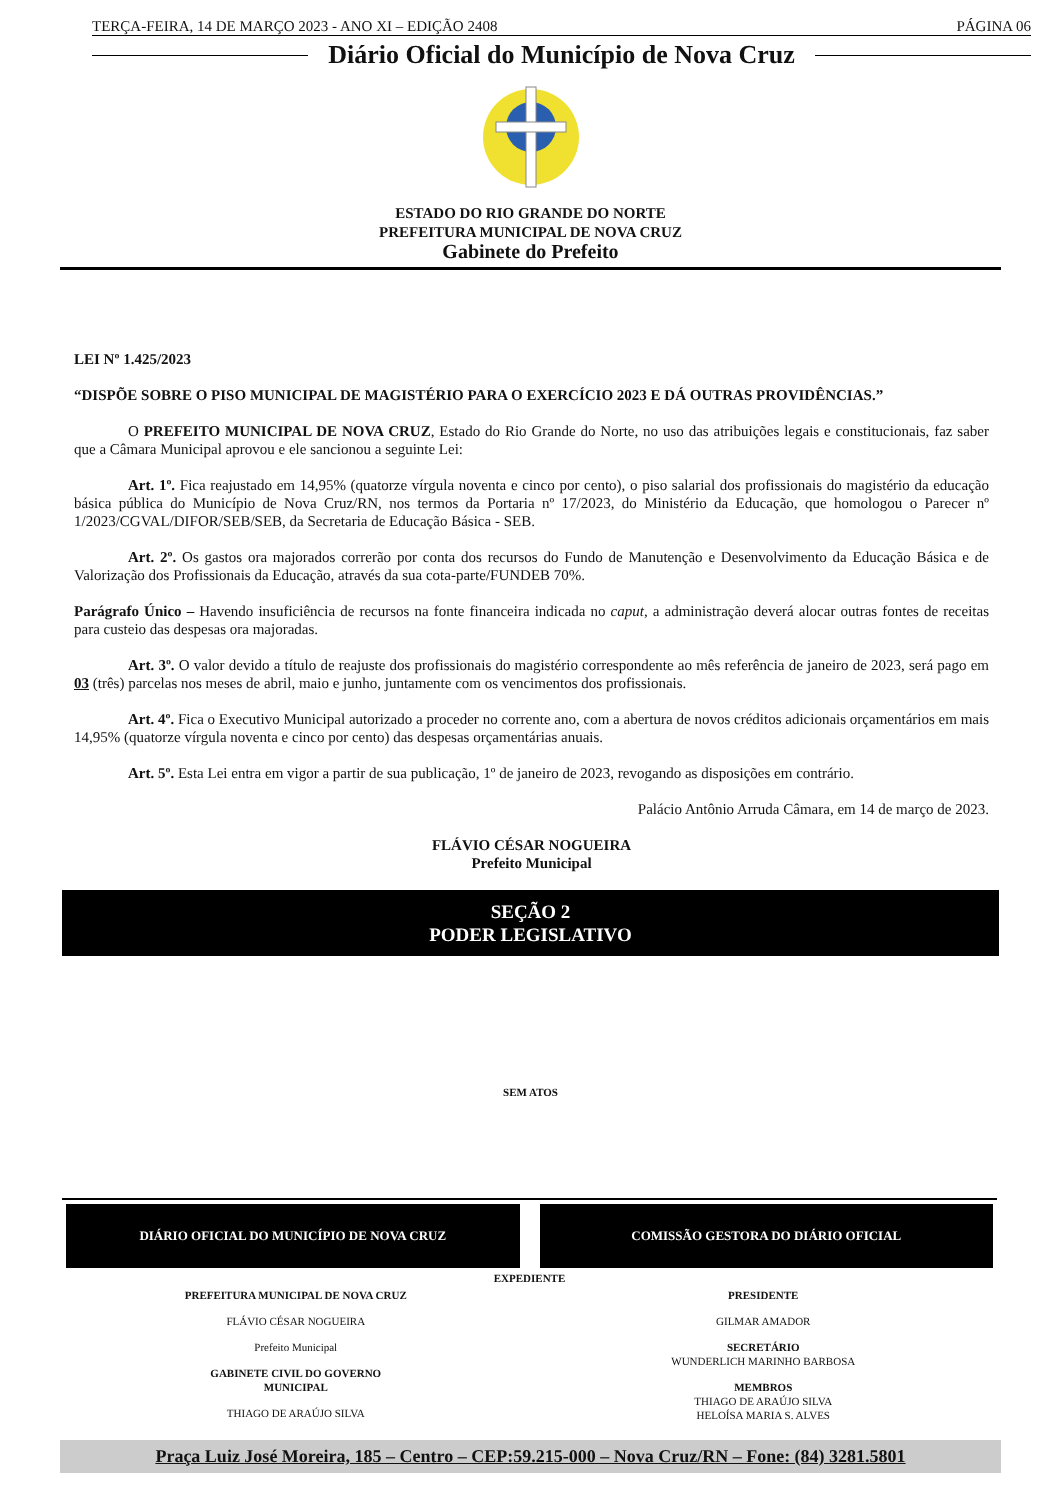TERÇA-FEIRA, 14 DE MARÇO 2023 - ANO XI – EDIÇÃO 2408 PÁGINA 06
Diário Oficial do Município de Nova Cruz
ESTADO DO RIO GRANDE DO NORTE
PREFEITURA MUNICIPAL DE NOVA CRUZ
Gabinete do Prefeito
LEI Nº 1.425/2023
“DISPÕE SOBRE O PISO MUNICIPAL DE MAGISTÉRIO PARA O EXERCÍCIO 2023 E DÁ OUTRAS PROVIDÊNCIAS.”
O PREFEITO MUNICIPAL DE NOVA CRUZ, Estado do Rio Grande do Norte, no uso das atribuições legais e constitucionais, faz saber que a Câmara Municipal aprovou e ele sancionou a seguinte Lei:
Art. 1º. Fica reajustado em 14,95% (quatorze vírgula noventa e cinco por cento), o piso salarial dos profissionais do magistério da educação básica pública do Município de Nova Cruz/RN, nos termos da Portaria nº 17/2023, do Ministério da Educação, que homologou o Parecer nº 1/2023/CGVAL/DIFOR/SEB/SEB, da Secretaria de Educação Básica - SEB.
Art. 2º. Os gastos ora majorados correrão por conta dos recursos do Fundo de Manutenção e Desenvolvimento da Educação Básica e de Valorização dos Profissionais da Educação, através da sua cota-parte/FUNDEB 70%.
Parágrafo Único – Havendo insuficiência de recursos na fonte financeira indicada no caput, a administração deverá alocar outras fontes de receitas para custeio das despesas ora majoradas.
Art. 3º. O valor devido a título de reajuste dos profissionais do magistério correspondente ao mês referência de janeiro de 2023, será pago em 03 (três) parcelas nos meses de abril, maio e junho, juntamente com os vencimentos dos profissionais.
Art. 4º. Fica o Executivo Municipal autorizado a proceder no corrente ano, com a abertura de novos créditos adicionais orçamentários em mais 14,95% (quatorze vírgula noventa e cinco por cento) das despesas orçamentárias anuais.
Art. 5º. Esta Lei entra em vigor a partir de sua publicação, 1º de janeiro de 2023, revogando as disposições em contrário.
Palácio Antônio Arruda Câmara, em 14 de março de 2023.
FLÁVIO CÉSAR NOGUEIRA
Prefeito Municipal
SEÇÃO 2
PODER LEGISLATIVO
SEM ATOS
DIÁRIO OFICIAL DO MUNICÍPIO DE NOVA CRUZ
COMISSÃO GESTORA DO DIÁRIO OFICIAL
EXPEDIENTE
PREFEITURA MUNICIPAL DE NOVA CRUZ
FLÁVIO CÉSAR NOGUEIRA
Prefeito Municipal
GABINETE CIVIL DO GOVERNO
MUNICIPAL
THIAGO DE ARAÚJO SILVA
PRESIDENTE
GILMAR AMADOR
SECRETÁRIO
WUNDERLICH MARINHO BARBOSA
MEMBROS
THIAGO DE ARAÚJO SILVA
HELOÍSA MARIA S. ALVES
Praça Luiz José Moreira, 185 – Centro – CEP:59.215-000 – Nova Cruz/RN – Fone: (84) 3281.5801